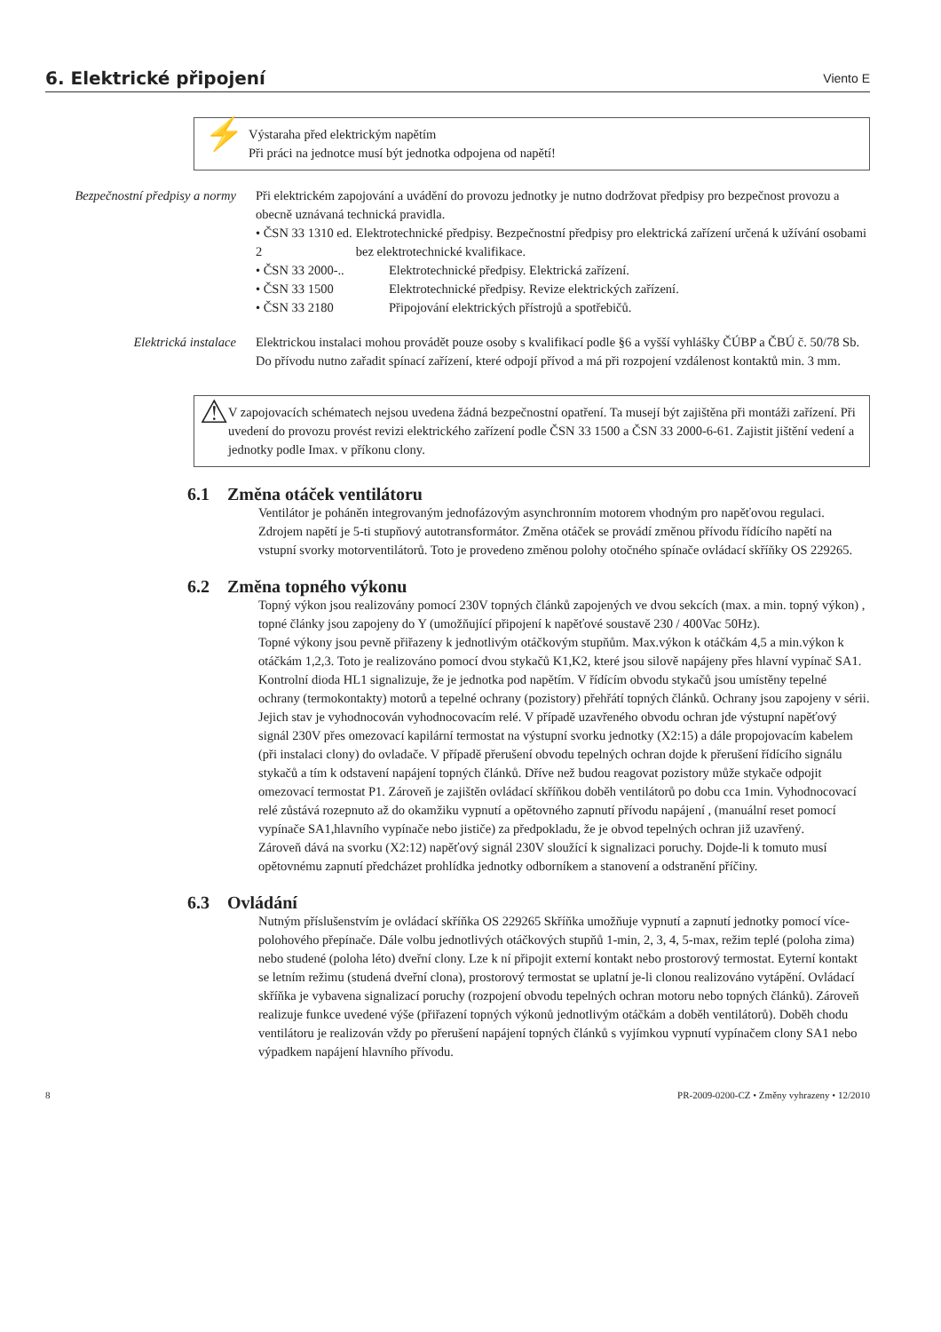6. Elektrické připojení
Viento E
⚡
Výstaraha před elektrickým napětím
Při práci na jednotce musí být jednotka odpojena od napětí!
Bezpečnostní předpisy a normy
Při elektrickém zapojování a uvádění do provozu jednotky je nutno dodržovat předpisy pro bezpečnost provozu a obecně uznávaná technická pravidla.
• ČSN 33 1310 ed. 2
Elektrotechnické předpisy. Bezpečnostní předpisy pro elektrická zařízení určená k užívání osobami bez elektrotechnické kvalifikace.
• ČSN 33 2000-.. Elektrotechnické předpisy. Elektrická zařízení.
• ČSN 33 1500 Elektrotechnické předpisy. Revize elektrických zařízení.
• ČSN 33 2180 Připojování elektrických přístrojů a spotřebičů.
Elektrická instalace Elektrickou instalaci mohou provádět pouze osoby s kvalifikací podle §6 a vyšší vyhlášky ČÚBP a ČBÚ č. 50/78 Sb.
Do přívodu nutno zařadit spínací zařízení, které odpojí přívod a má při rozpojení vzdálenost kontaktů min. 3 mm.
⚠
V zapojovacích schématech nejsou uvedena žádná bezpečnostní opatření. Ta musejí být zajištěna při montáži zařízení. Při uvedení do provozu provést revizi elektrického zařízení podle ČSN 33 1500 a ČSN 33 2000-6-61. Zajistit jištění vedení a jednotky podle Imax. v příkonu clony.
6.1 Změna otáček ventilátoru
Ventilátor je poháněn integrovaným jednofázovým asynchronním motorem vhodným pro napěťovou regulaci.
Zdrojem napětí je 5-ti stupňový autotransformátor. Změna otáček se provádí změnou přívodu řídícího napětí na vstupní svorky motorventilátorů. Toto je provedeno změnou polohy otočného spínače ovládací skříňky OS 229265.
6.2 Změna topného výkonu
Topný výkon jsou realizovány pomocí 230V topných článků zapojených ve dvou sekcích (max. a min. topný výkon) , topné články jsou zapojeny do Y (umožňující připojení k napěťové soustavě 230 / 400Vac 50Hz).
Topné výkony jsou pevně přiřazeny k jednotlivým otáčkovým stupňům. Max.výkon k otáčkám 4,5 a min.výkon k otáčkám 1,2,3. Toto je realizováno pomocí dvou stykačů K1,K2, které jsou silově napájeny přes hlavní vypínač SA1. Kontrolní dioda HL1 signalizuje, že je jednotka pod napětím. V řídícím obvodu stykačů jsou umístěny tepelné ochrany (termokontakty) motorů a tepelné ochrany (pozistory) přehřátí topných článků. Ochrany jsou zapojeny v sérii. Jejich stav je vyhodnocován vyhodnocovacím relé. V případě uzavřeného obvodu ochran jde výstupní napěťový signál 230V přes omezovací kapilární termostat na výstupní svorku jednotky (X2:15) a dále propojovacím kabelem (při instalaci clony) do ovladače. V případě přerušení obvodu tepelných ochran dojde k přerušení řídícího signálu stykačů a tím k odstavení napájení topných článků. Dříve než budou reagovat pozistory může stykače odpojit omezovací termostat P1. Zároveň je zajištěn ovládací skříňkou doběh ventilátorů po dobu cca 1min. Vyhodnocovací relé zůstává rozepnuto až do okamžiku vypnutí a opětovného zapnutí přívodu napájení , (manuální reset pomocí vypínače SA1,hlavního vypínače nebo jističe) za předpokladu, že je obvod tepelných ochran již uzavřený.
Zároveň dává na svorku (X2:12) napěťový signál 230V sloužící k signalizaci poruchy. Dojde-li k tomuto musí opětovnému zapnutí předcházet prohlídka jednotky odborníkem a stanovení a odstranění příčiny.
6.3 Ovládání
Nutným příslušenstvím je ovládací skříňka OS 229265 Skříňka umožňuje vypnutí a zapnutí jednotky pomocí více-polohového přepínače. Dále volbu jednotlivých otáčkových stupňů 1-min, 2, 3, 4, 5-max, režim teplé (poloha zima) nebo studené (poloha léto) dveřní clony. Lze k ní připojit externí kontakt nebo prostorový termostat. Eyterní kontakt se letním režimu (studená dveřní clona), prostorový termostat se uplatní je-li clonou realizováno vytápění. Ovládací skříňka je vybavena signalizací poruchy (rozpojení obvodu tepelných ochran motoru nebo topných článků). Zároveň realizuje funkce uvedené výše (přiřazení topných výkonů jednotlivým otáčkám a doběh ventilátorů). Doběh chodu ventilátoru je realizován vždy po přerušení napájení topných článků s vyjímkou vypnutí vypínačem clony SA1 nebo výpadkem napájení hlavního přívodu.
8 PR-2009-0200-CZ • Změny vyhrazeny • 12/2010